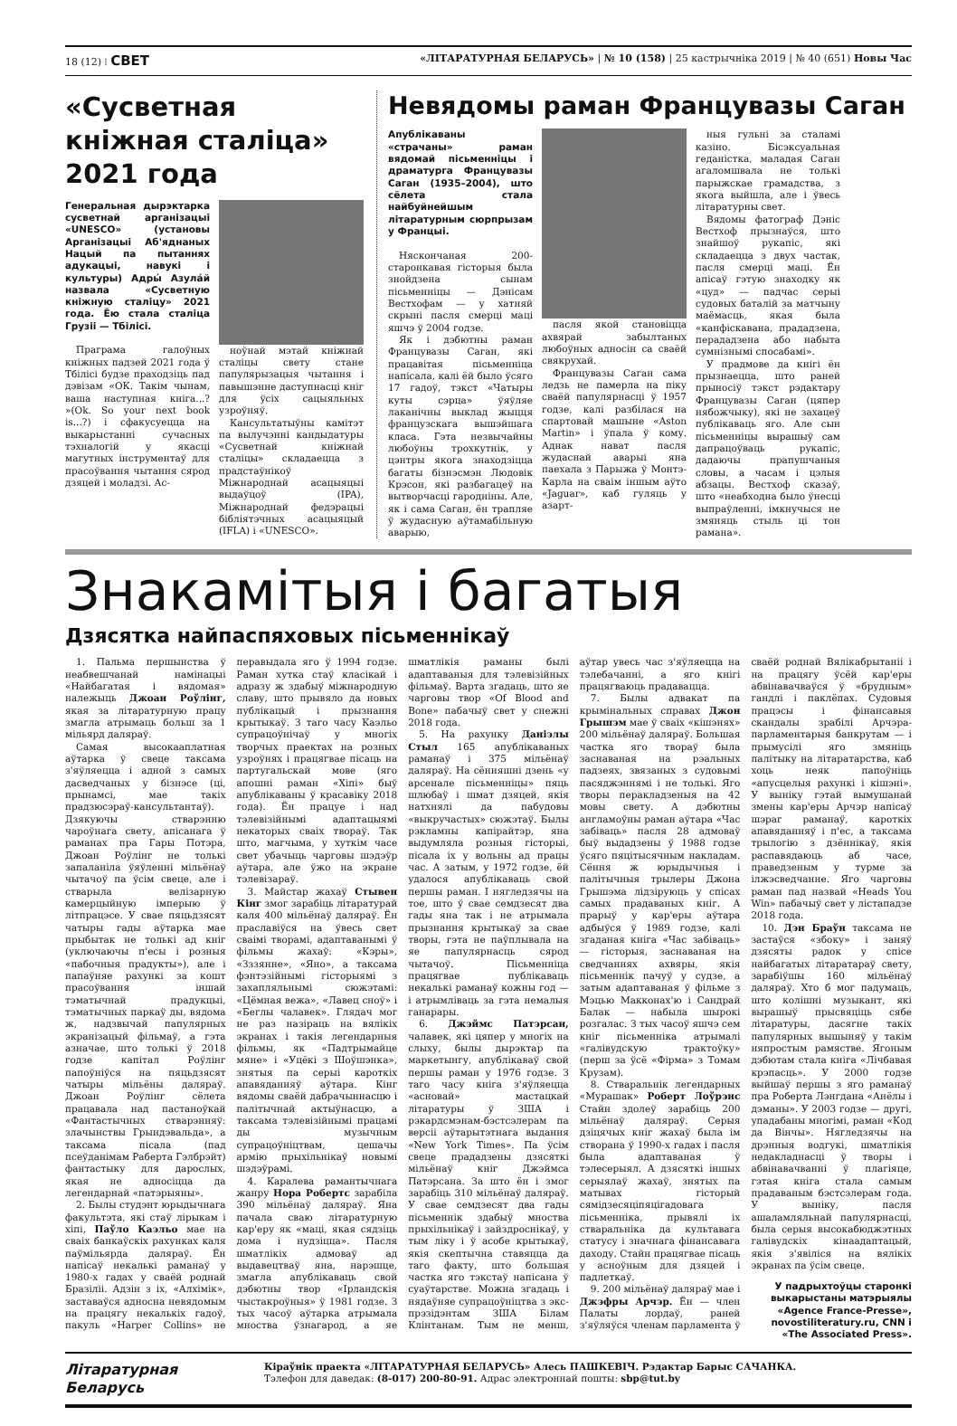18 (12) ⁞ СВЕТ «ЛІТАРАТУРНАЯ БЕЛАРУСЬ» | № 10 (158) | 25 кастрычніка 2019 | № 40 (651) Новы Час
«Сусветная кніжная сталіца» 2021 года
Генеральная дырэктарка сусветнай арганізацыі «UNESCO» (установы Арганізацыі Аб'яднаных Нацый па пытаннях адукацыі, навукі і культуры) Адры́ Азула́й назвала «Сусветную кніжную сталіцу» 2021 года. Ёю стала сталіца Грузіі — Тбілісі.
Праграма галоўных кніжных падзей 2021 года ў Тбілісі будзе праходзіць пад дэвізам «ОК. Такім чынам, ваша наступная кніга...? »(Ok. So your next book is...?) і сфакусуецца на выкарыстанні сучасных тэхналогій у якасці магутных інструментаў для прасоўвання чытання сярод дзяцей і моладзі. Ас-
ноўнай мэтай кніжнай сталіцы свету стане папулярызацыя чытання і павышэнне даступнасці кніг для ўсіх сацыяльных узроўняў.
Кансультатыўны камітэт па вылучэнні кандыдатуры «Сусветнай кніжнай сталіцы» складаецца з прадстаўнікоў Міжнароднай асацыяцыі выдаўцоў (IPA), Міжнароднай федэрацыі бібліятэчных асацыяцый (IFLA) і «UNESCO».
Невядомы раман Францувазы Саган
Апублікаваны «страчаны» раман вядомай пісьменніцы і драматурга Францувазы Саган (1935–2004), што сёлета стала найбуйнейшым літаратурным сюрпрызам у Францыі.
Няскончаная 200-старонкавая гісторыя была знойдзена сынам пісьменніцы — Дэнісам Вестхофам — у хатняй скрыні пасля смерці маці яшчэ ў 2004 годзе.
Як і дэбютны раман Францувазы Саган, які працавітая пісьменніца напісала, калі ёй было ўсяго 17 гадоў, тэкст «Чатыры куты сэрца» ўяўляе лаканічны выклад жыцця французскага вышэйшага класа. Гэта незвычайны любоўны трохкутнік, у цэнтры якога знаходзіцца багаты бізнэсмэн Людовік Крэсон, які разбагацеў на вытворчасці гародніны. Але, як і сама Саган, ён трапляе ў жудасную аўтамабільную аварыю,
пасля якой становіцца ахвярай забылтаных любоўных адносін са сваёй свякрухай.
Францувазы Саган сама ледзь не памерла на піку сваёй папулярнасці ў 1957 годзе, калі разбілася на спартовай машыне «Aston Martin» і ўпала ў кому. Аднак нават пасля жудаснай аварыі яна паехала з Парыжа ў Монтэ-Карла на сваім іншым аўто «Jaguar», каб гуляць у азарт-
ныя гульні за сталамі казіно. Бісэксуальная геданістка, маладая Саган агаломшвала не толькі парыжскае грамадства, з якога выйшла, але і ўвесь літаратурны свет.
Вядомы фатограф Дэніс Вестхоф прызнаўся, што знайшоў рукапіс, які складаецца з двух частак, пасля смерці маці. Ён апісаў гэтую знаходку як «цуд» — падчас серыі судовых баталій за матчыну маёмасць, якая была «канфіскавана, прададзена, перададзена або набыта сумнізнымі спосабамі».
У прадмове да кнігі ён прызнаецца, што раней прыносіў тэкст рэдактару Францувазы Саган (цяпер нябожчыку), які не захацеў публікаваць яго. Але сын пісьменніцы вырашыў сам дапрацоўваць рукапіс, дадаючы прапушчаныя словы, а часам і цэлыя абзацы. Вестхоф сказаў, што «неабходна было ўнесці выпраўленні, імкнучыся не змяняць стыль ці тон рамана».
Знакамітыя і багатыя
Дзясятка найпаспяховых пісьменнікаў
1. Пальма першынства ў неабвешчанай намінацыі «Найбагатая і вядомая» належыць Джоан Роўлінг, якая за літаратурную працу змагла атрымаць больш за 1 мільярд даляраў.
Самая высокааплатная аўтарка ў свеце таксама з'яўляецца і адной з самых дасведчаных у бізнэсе (ці, прынамсі, мае такіх прадзюсэраў-кансультантаў). Дзякуючы стварэнню чароўнага свету, апісанага ў раманах пра Гары Потэра, Джоан Роўлінг не толькі запаланіла ўяўленні мільёнаў чытачоў па ўсім свеце, але і стварыла велізарную камерцыйную імперыю ў літпрацэсе. У свае пяцьдзясят чатыры гады аўтарка мае прыбытак не толькі ад кніг (уключаючы п'есы і розныя «пабочныя прадукты»), але і папаўняе рахункі за кошт прасоўвання іншай тэматычнай прадукцыі, тэматычных паркаў ды, вядома ж, надзвычай папулярных экранізацый фільмаў, а гэта азначае, што толькі ў 2018 годзе капітал Роўлінг папоўніўся на пяцьдзясят чатыры мільёны даляраў. Джоан Роўлінг сёлета працавала над пастаноўкай «Фантастычных стварэнняў: злачынствы Грындэвальда», а таксама пісала (пад псеўданімам Раберта Гэлбрэйт) фантастыку для дарослых, якая не адносіцца да легендарнай «патэрыяны».
2. Былы студэнт юрыдычнага факультэта, які стаў лірыкам і хіпі, Паўло Каэльо мае на сваіх банкаўскіх рахунках каля паўмільярда даляраў. Ён напісаў некалькі раманаў у 1980-х гадах у сваёй роднай Бразіліі. Адзін з іх, «Алхімік», заставаўся адносна невядомым на працягу некалькіх гадоў, пакуль «Harper Collins» не перавыдала яго ў 1994 годзе. Раман хутка стаў класікай і адразу ж здабыў міжнародную славу, што прывяло да новых публікацый і прызнання крытыкаў. З таго часу Каэльо супрацоўнічаў у многіх творчых праектах на розных узроўнях і працягвае пісаць на партугальскай мове (яго апошні раман «Хіпі» быў апублікаваны ў красавіку 2018 года). Ён працуе і над тэлевізійнымі адаптацыямі некаторых сваіх твораў. Так што, магчыма, у хуткім часе свет убачыць чарговы шэдэўр аўтара, але ўжо на экране тэлевізараў.
3. Майстар жахаў Стывен Кінг змог зарабіць літаратурай каля 400 мільёнаў даляраў. Ён праславіўся на ўвесь свет сваімі творамі, адаптаванымі ў фільмы жахаў: «Кэры», «Зззянне», «Яно», а таксама фэнтэзійнымі гісторыямі з захапляльнымі сюжэтамі: «Цёмная вежа», «Лавец сноў» і «Беглы чалавек». Глядач мог не раз назіраць на вялікіх экранах і такія легендарныя фільмы, як «Падтрымайце мяне» і «Уцёкі з Шоўшэнка», знятыя па серыі кароткіх апавяданняў аўтара. Кінг вядомы сваёй дабрачыннасцю і палітычнай актыўнасцю, а таксама тэлевізійнымі працамі ды музычным супрацоўніцтвам, цешачы армію прыхільнікаў новымі шэдэўрамі.
4. Каралева рамантычнага жанру Нора Робертс зарабіла 390 мільёнаў даляраў. Яна пачала сваю літаратурную кар'еру як «маці, якая сядзіць дома і нудзіцца». Пасля шматлікіх адмоваў ад выдавецтваў яна, нарэшце, змагла апублікаваць свой дэбютны твор «Ірландскія чыстакроўныя» ў 1981 годзе. З тых часоў аўтарка атрымала мноства ўзнагарод, а яе шматлікія раманы былі адаптаваныя для тэлевізійных фільмаў. Варта згадаць, што яе чарговы твор «Of Blood and Bone» пабачыў свет у снежні 2018 года.
5. На рахунку Даніэлы Стыл 165 апублікаваных раманаў і 375 мільёнаў даляраў. На сённяшні дзень «у арсенале пісьменніцы» пяць шлюбаў і шмат дзяцей, якія натхнялі да пабудовы «выкручастых» сюжэтаў. Былы рэкламны капірайтэр, яна выдумляла розныя гісторыі, пісала іх у вольны ад працы час. А затым, у 1972 годзе, ёй удалося апублікаваць свой першы раман. І нягледзячы на тое, што ў свае семдзесят два гады яна так і не атрымала прызнання крытыкаў за свае творы, гэта не паўплывала на яе папулярнасць сярод чытачоў. Пісьменніца працягвае публікаваць некалькі раманаў кожны год — і атрымліваць за гэта немалыя ганарары.
6. Джэймс Патэрсан, чалавек, які цяпер у многіх на слыху, былы дырэктар па маркетынгу, апублікаваў свой першы раман у 1976 годзе. З таго часу кніга з'яўляецца «асновай» мастацкай літаратуры ў ЗША і рэкардсмэнам-бэстсэлерам па версіі аўтарытэтнага выдання «New York Times». Па ўсім свеце прададзены дзясяткі мільёнаў кніг Джэймса Патэрсана. За што ён і змог зарабіць 310 мільёнаў даляраў. У свае семдзесят два гады пісьменнік здабыў мноства прыхільнікаў і зайздроснікаў, у тым ліку і ў асобе крытыкаў, якія скептычна ставяцца да таго факту, што большая частка яго тэкстаў напісана ў суаўтарстве. Можна згадаць і нядаўняе супрацоўніцтва з экс-прэзідэнтам ЗША Білам Клінтанам. Тым не менш, аўтар увесь час з'яўляецца на тэлебачанні, а яго кнігі працягваюць прадавацца.
7. Былы адвакат па крымінальных справах Джон Грышэм мае ў сваіх «кішэнях» 200 мільёнаў даляраў. Большая частка яго твораў была заснаваная на рэальных падзеях, звязаных з судовымі пасяджэннямі і не толькі. Яго творы перакладзеныя на 42 мовы свету. А дэбютны англамоўны раман аўтара «Час забіваць» пасля 28 адмоваў быў выдадзены ў 1988 годзе ўсяго пяцітысячным накладам. Сёння ж юрыдычныя і палітычныя трылеры Джона Грышэма лідзіруюць у спісах самых прадаваных кніг. А прарыў у кар'еры аўтара адбыўся ў 1989 годзе, калі згаданая кніга «Час забіваць» — гісторыя, заснаваная на сведчаннях ахвяры, якія пісьменнік пачуў у судзе, а затым адаптаваная ў фільме з Мэцью Макконах'ю і Сандрай Балак — набыла шырокі розгалас. З тых часоў яшчэ сем кніг пісьменніка атрымалі «галівудскую трактоўку» (перш за ўсё «Фірма» з Томам Крузам).
8. Стваральнік легендарных «Мурашак» Роберт Лоўрэнс Стайн здолеў зарабіць 200 мільёнаў даляраў. Серыя дзіцячых кніг жахаў была ім створана ў 1990-х гадах і пасля была адаптаваная ў тэлесерыял. А дзясяткі іншых серыялаў жахаў, знятых па матывах гісторый сямідзесяціпяцігадовага пісьменніка, прывялі іх стваральніка да культавага статусу і значнага фінансавага даходу. Стайн працягвае пісаць у асноўным для дзяцей і падлеткаў.
9. 200 мільёнаў даляраў мае і Джэфры Арчэр. Ён — член Палаты лордаў, раней з'яўляўся членам парламента ў сваёй роднай Вялікабрытаніі і на працягу ўсёй кар'еры абвінавачваўся ў «брудным» гандлі і паклёпах. Судовыя працэсы і фінансавыя скандалы зрабілі Арчэра-парламентарыя банкрутам — і прымусілі яго змяніць палітыку на літаратарства, каб хоць неяк папоўніць «апусцелыя рахункі і кішэні». У выніку гэтай вымушанай змены кар'еры Арчэр напісаў шэраг раманаў, кароткіх апавяданняў і п'ес, а таксама трылогію з дзённікаў, якія распавядаюць аб часе, праведзеным у турме за ілжэсведчанне. Яго чарговы раман пад назвай «Heads You Win» пабачыў свет у лістападзе 2018 года.
10. Дэн Браўн таксама не застаўся «збоку» і заняў дзясяты радок у спісе найбагатых літаратараў свету, зарабіўшы 160 мільёнаў даляраў. Хто б мог падумаць, што колішні музыкант, які вырашыў прысвяціць сябе літаратуры, дасягне такіх папулярных вышыняў у такім няпростым рамястве. Ягоным дэбютам стала кніга «Лічбавая крэпасць». У 2000 годзе выйшаў першы з яго раманаў пра Роберта Лэнгдана «Анёлы і дэманы». У 2003 годзе — другі, упадабаны многімі, раман «Код да Вінчы». Нягледзячы на дрэнныя водгукі, шматлікія недакладнасці ў творы і абвінавачванні ў плагіяце, гэтая кніга стала самым прадаваным бэстсэлерам года. У выніку, пасля ашаламляльнай папулярнасці, была серыя высокабюджэтных галівудскіх кінаадаптацый, якія з'явіліся на вялікіх экранах па ўсім свеце.
У падрыхтоўцы старонкі выкарыстаны матэрыялы «Agence France-Presse», novostiliteratury.ru, CNN і «The Associated Press».
Літаратурная Беларусь
Кіраўнік праекта «ЛІТАРАТУРНАЯ БЕЛАРУСЬ» Алесь ПАШКЕВІЧ. Рэдактар Барыс САЧАНКА.
Тэлефон для даведак: (8-017) 200-80-91. Адрас электроннай пошты: sbp@tut.by